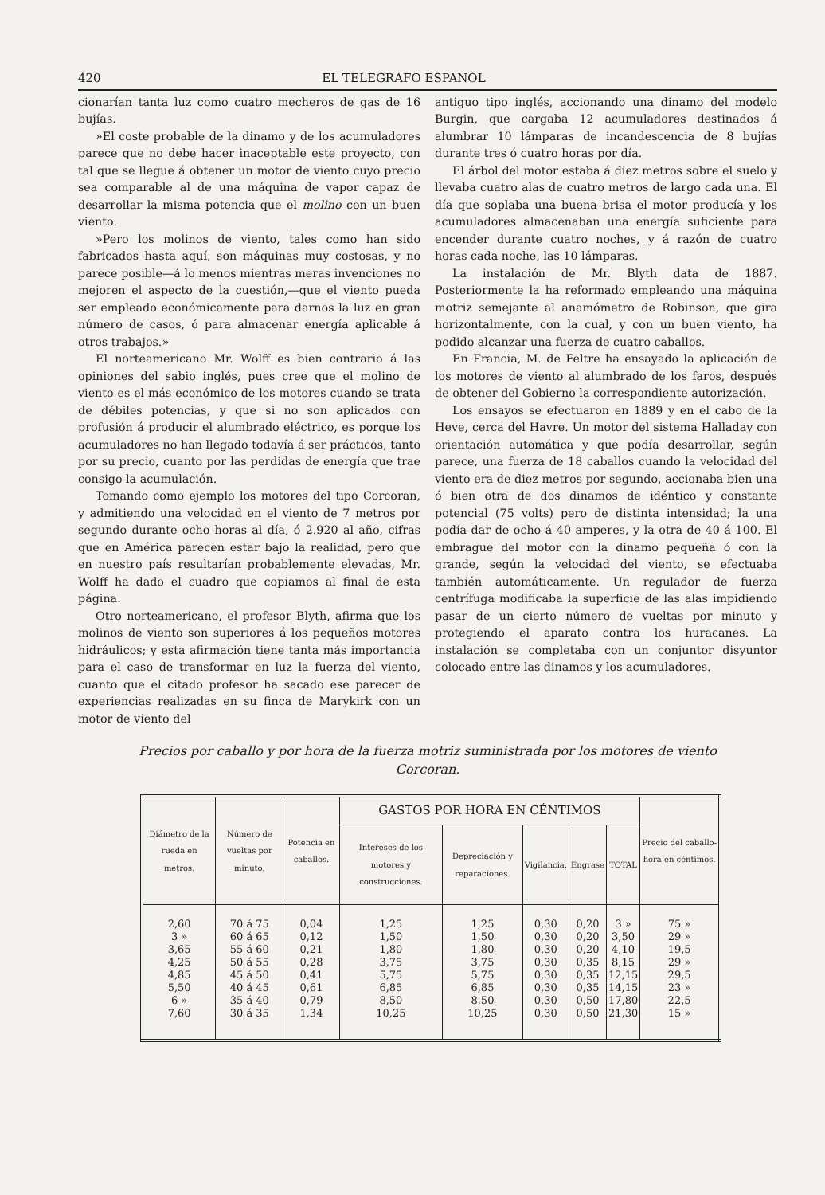420 EL TELEGRAFO ESPANOL
cionarían tanta luz como cuatro mecheros de gas de 16 bujías.
»El coste probable de la dinamo y de los acumuladores parece que no debe hacer inaceptable este proyecto, con tal que se llegue á obtener un motor de viento cuyo precio sea comparable al de una máquina de vapor capaz de desarrollar la misma potencia que el molino con un buen viento.
»Pero los molinos de viento, tales como han sido fabricados hasta aquí, son máquinas muy costosas, y no parece posible—á lo menos mientras meras invenciones no mejoren el aspecto de la cuestión,—que el viento pueda ser empleado económicamente para darnos la luz en gran número de casos, ó para almacenar energía aplicable á otros trabajos.»
El norteamericano Mr. Wolff es bien contrario á las opiniones del sabio inglés, pues cree que el molino de viento es el más económico de los motores cuando se trata de débiles potencias, y que si no son aplicados con profusión á producir el alumbrado eléctrico, es porque los acumuladores no han llegado todavía á ser prácticos, tanto por su precio, cuanto por las perdidas de energía que trae consigo la acumulación.
Tomando como ejemplo los motores del tipo Corcoran, y admitiendo una velocidad en el viento de 7 metros por segundo durante ocho horas al día, ó 2.920 al año, cifras que en América parecen estar bajo la realidad, pero que en nuestro país resultarían probablemente elevadas, Mr. Wolff ha dado el cuadro que copiamos al final de esta página.
Otro norteamericano, el profesor Blyth, afirma que los molinos de viento son superiores á los pequeños motores hidráulicos; y esta afirmación tiene tanta más importancia para el caso de transformar en luz la fuerza del viento, cuanto que el citado profesor ha sacado ese parecer de experiencias realizadas en su finca de Marykirk con un motor de viento del
antiguo tipo inglés, accionando una dinamo del modelo Burgin, que cargaba 12 acumuladores destinados á alumbrar 10 lámparas de incandescencia de 8 bujías durante tres ó cuatro horas por día.
El árbol del motor estaba á diez metros sobre el suelo y llevaba cuatro alas de cuatro metros de largo cada una. El día que soplaba una buena brisa el motor producía y los acumuladores almacenaban una energía suficiente para encender durante cuatro noches, y á razón de cuatro horas cada noche, las 10 lámparas.
La instalación de Mr. Blyth data de 1887. Posteriormente la ha reformado empleando una máquina motriz semejante al anamómetro de Robinson, que gira horizontalmente, con la cual, y con un buen viento, ha podido alcanzar una fuerza de cuatro caballos.
En Francia, M. de Feltre ha ensayado la aplicación de los motores de viento al alumbrado de los faros, después de obtener del Gobierno la correspondiente autorización.
Los ensayos se efectuaron en 1889 y en el cabo de la Heve, cerca del Havre. Un motor del sistema Halladay con orientación automática y que podía desarrollar, según parece, una fuerza de 18 caballos cuando la velocidad del viento era de diez metros por segundo, accionaba bien una ó bien otra de dos dinamos de idéntico y constante potencial (75 volts) pero de distinta intensidad; la una podía dar de ocho á 40 amperes, y la otra de 40 á 100. El embrague del motor con la dinamo pequeña ó con la grande, según la velocidad del viento, se efectuaba también automáticamente. Un regulador de fuerza centrífuga modificaba la superficie de las alas impidiendo pasar de un cierto número de vueltas por minuto y protegiendo el aparato contra los huracanes. La instalación se completaba con un conjuntor disyuntor colocado entre las dinamos y los acumuladores.
Precios por caballo y por hora de la fuerza motriz suministrada por los motores de viento Corcoran.
| Diámetro de la rueda en metros. | Número de vueltas por minuto. | Potencia en caballos. | GASTOS POR HORA EN CÉNTIMOS | | | | | Precio del caballo-hora en céntimos. |
| --- | --- | --- | --- | --- | --- | --- | --- | --- |
| | | | Intereses de los motores y construcciones. | Depreciación y reparaciones. | Vigilancia. | Engrase | TOTAL | |
| 2,60 3 » 3,65 4,25 4,85 5,50 6 » 7,60 | 70 á 75 60 á 65 55 á 60 50 á 55 45 á 50 40 á 45 35 á 40 30 á 35 | 0,04 0,12 0,21 0,28 0,41 0,61 0,79 1,34 | 1,25 1,50 1,80 3,75 5,75 6,85 8,50 10,25 | 1,25 1,50 1,80 3,75 5,75 6,85 8,50 10,25 | 0,30 0,30 0,30 0,30 0,30 0,30 0,30 0,30 | 0,20 0,20 0,20 0,35 0,35 0,35 0,50 0,50 | 3 » 3,50 4,10 8,15 12,15 14,15 17,80 21,30 | 75 » 29 » 19,5 29 » 29,5 23 » 22,5 15 » |